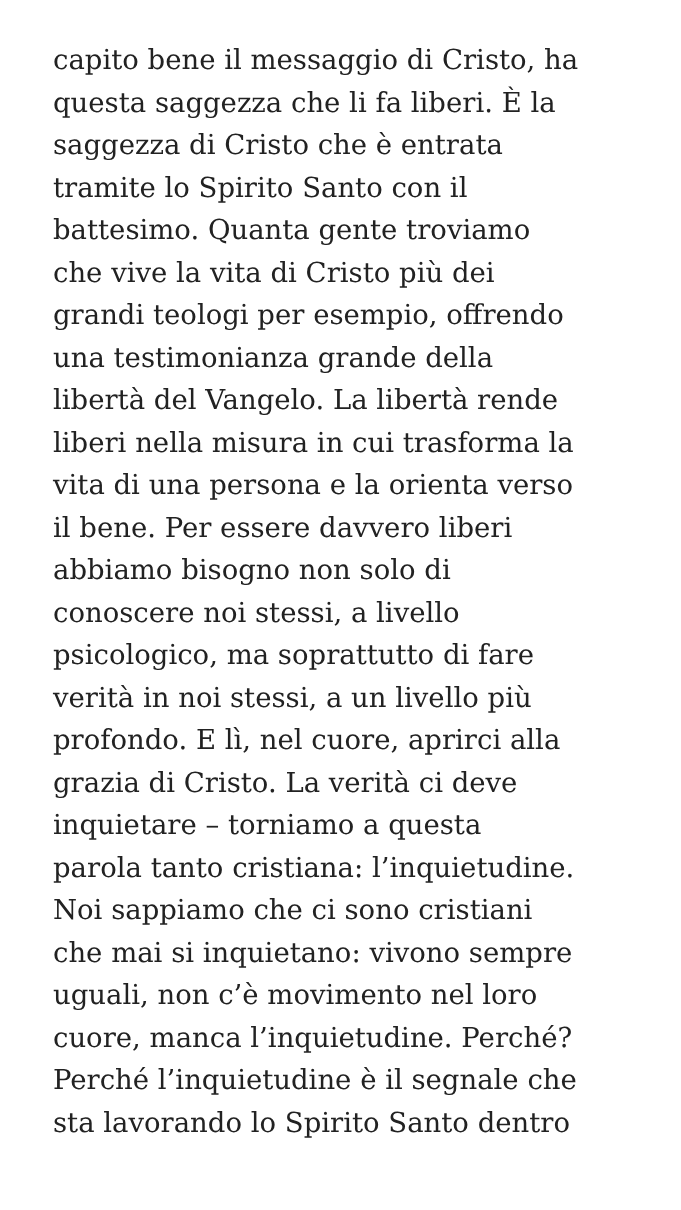capito bene il messaggio di Cristo, ha
questa saggezza che li fa liberi. È la
saggezza di Cristo che è entrata
tramite lo Spirito Santo con il
battesimo. Quanta gente troviamo
che vive la vita di Cristo più dei
grandi teologi per esempio, offrendo
una testimonianza grande della
libertà del Vangelo. La libertà rende
liberi nella misura in cui trasforma la
vita di una persona e la orienta verso
il bene. Per essere davvero liberi
abbiamo bisogno non solo di
conoscere noi stessi, a livello
psicologico, ma soprattutto di fare
verità in noi stessi, a un livello più
profondo. E lì, nel cuore, aprirci alla
grazia di Cristo. La verità ci deve
inquietare – torniamo a questa
parola tanto cristiana: l’inquietudine.
Noi sappiamo che ci sono cristiani
che mai si inquietano: vivono sempre
uguali, non c’è movimento nel loro
cuore, manca l’inquietudine. Perché?
Perché l’inquietudine è il segnale che
sta lavorando lo Spirito Santo dentro